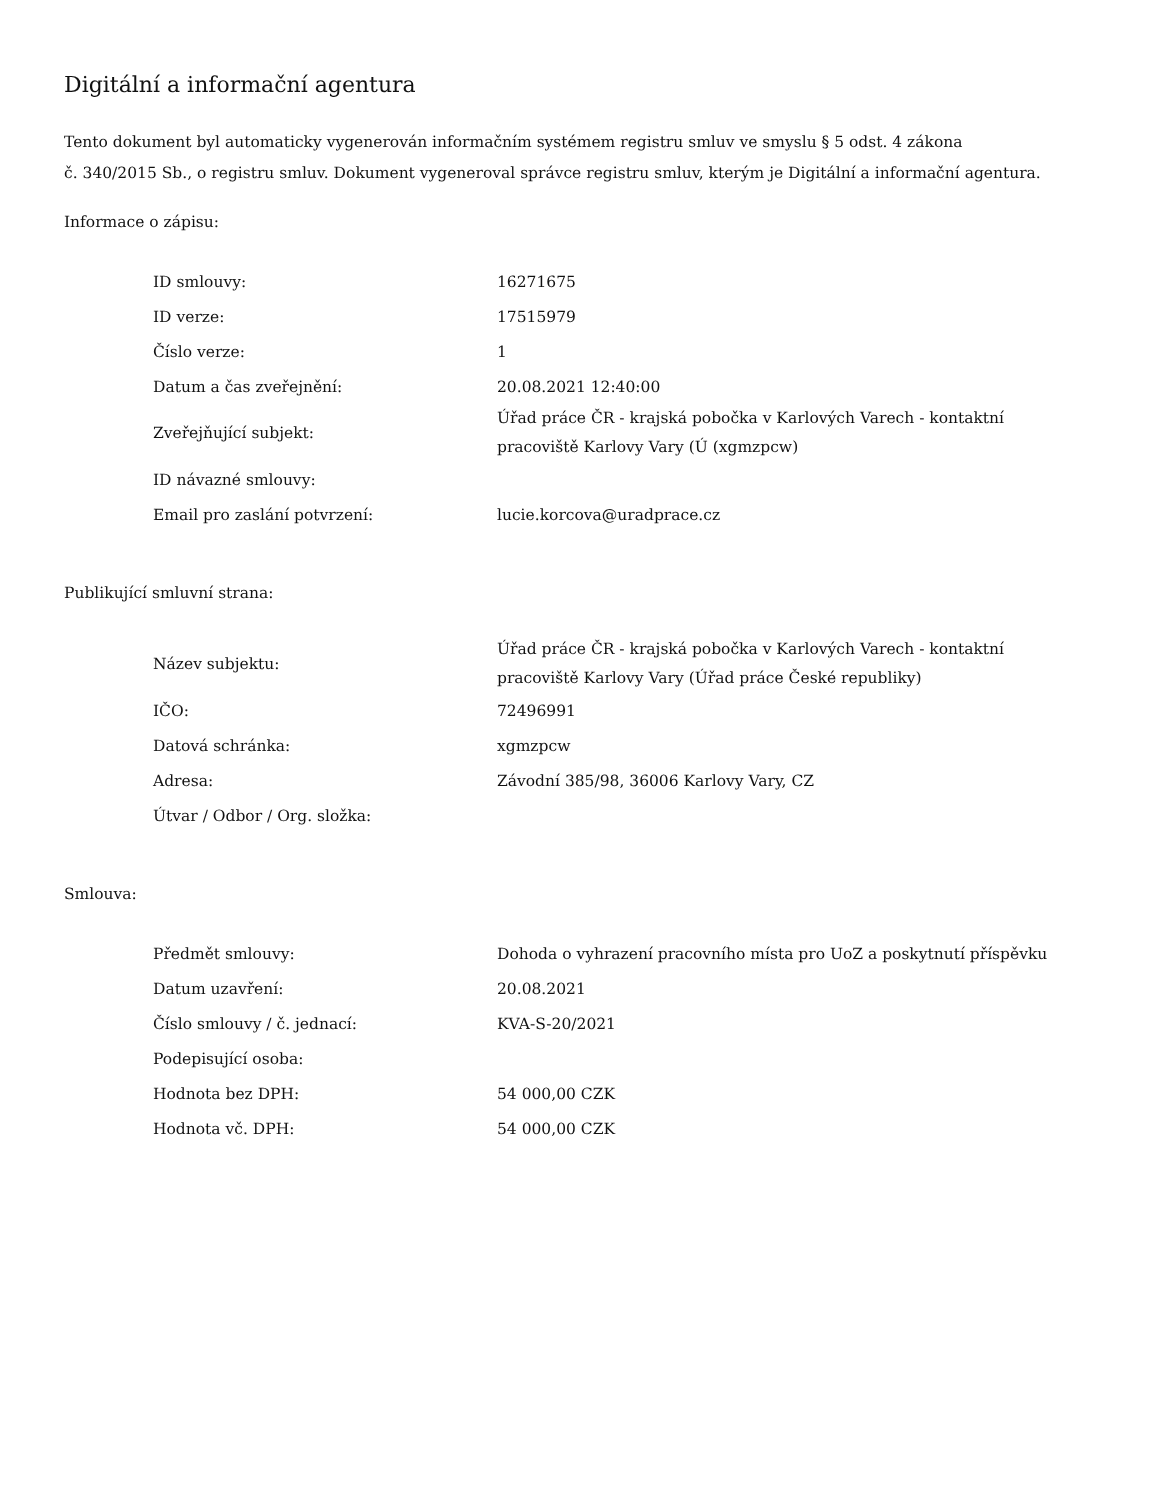Digitální a informační agentura
Tento dokument byl automaticky vygenerován informačním systémem registru smluv ve smyslu § 5 odst. 4 zákona
č. 340/2015 Sb., o registru smluv. Dokument vygeneroval správce registru smluv, kterým je Digitální a informační agentura.
Informace o zápisu:
| ID smlouvy: | 16271675 |
| ID verze: | 17515979 |
| Číslo verze: | 1 |
| Datum a čas zveřejnění: | 20.08.2021 12:40:00 |
| Zveřejňující subjekt: | Úřad práce ČR - krajská pobočka v Karlových Varech - kontaktní pracoviště Karlovy Vary (Ú (xgmzpcw) |
| ID návazné smlouvy: | |
| Email pro zaslání potvrzení: | lucie.korcova@uradprace.cz |
Publikující smluvní strana:
| Název subjektu: | Úřad práce ČR - krajská pobočka v Karlových Varech - kontaktní pracoviště Karlovy Vary (Úřad práce České republiky) |
| IČO: | 72496991 |
| Datová schránka: | xgmzpcw |
| Adresa: | Závodní 385/98, 36006 Karlovy Vary, CZ |
| Útvar / Odbor / Org. složka: | |
Smlouva:
| Předmět smlouvy: | Dohoda o vyhrazení pracovního místa pro UoZ a poskytnutí příspěvku |
| Datum uzavření: | 20.08.2021 |
| Číslo smlouvy / č. jednací: | KVA-S-20/2021 |
| Podepisující osoba: | |
| Hodnota bez DPH: | 54 000,00 CZK |
| Hodnota vč. DPH: | 54 000,00 CZK |